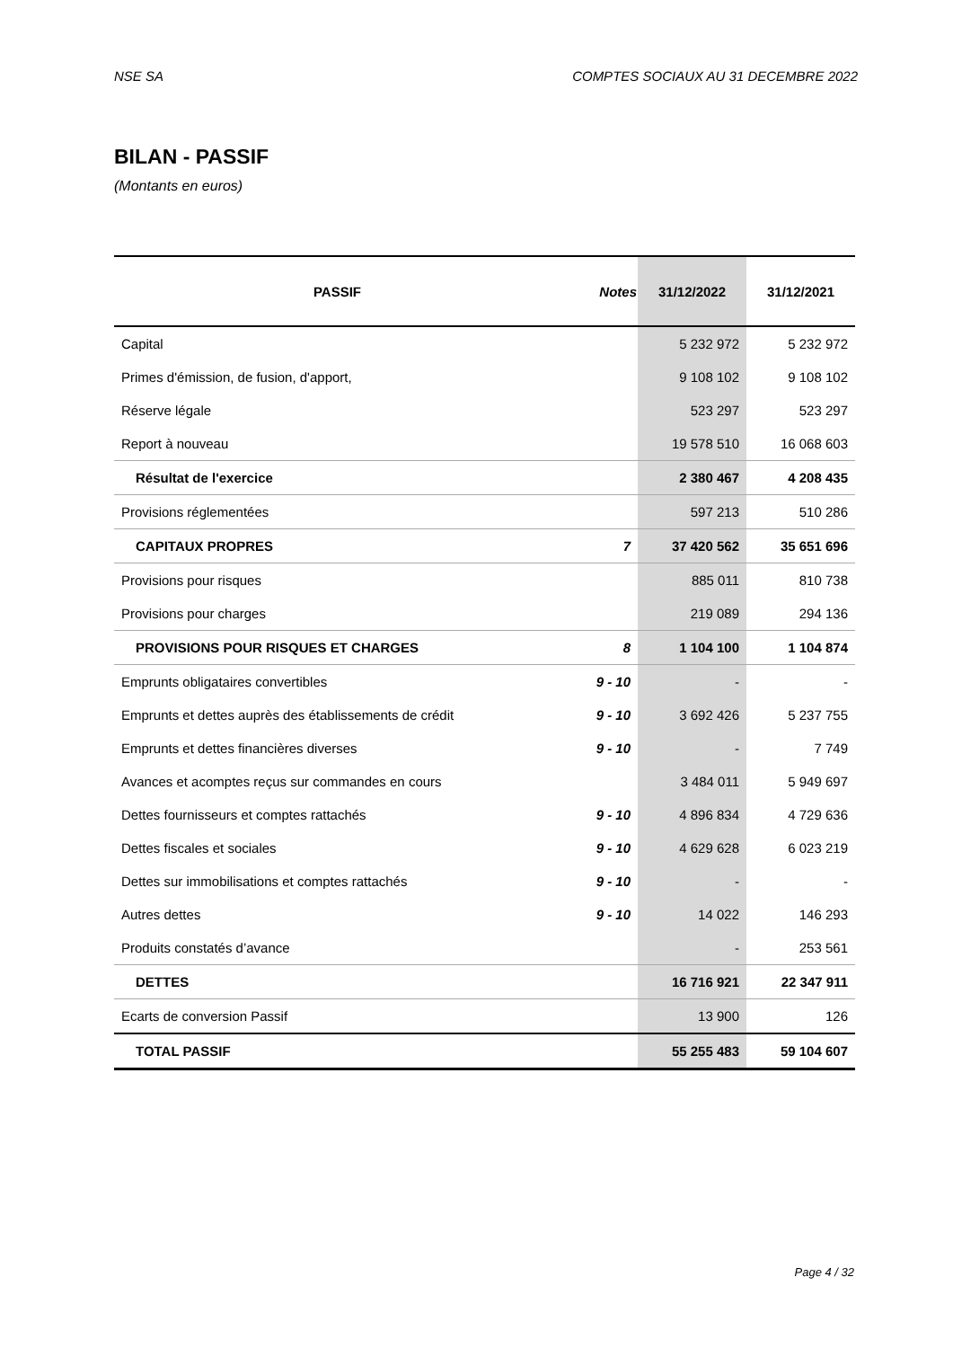NSE SA COMPTES SOCIAUX AU 31 DECEMBRE 2022
BILAN - PASSIF
(Montants en euros)
| PASSIF | Notes | 31/12/2022 | 31/12/2021 |
| --- | --- | --- | --- |
| Capital | | 5 232 972 | 5 232 972 |
| Primes d'émission, de fusion, d'apport, | | 9 108 102 | 9 108 102 |
| Réserve légale | | 523 297 | 523 297 |
| Report à nouveau | | 19 578 510 | 16 068 603 |
| Résultat de l'exercice | | 2 380 467 | 4 208 435 |
| Provisions réglementées | | 597 213 | 510 286 |
| CAPITAUX PROPRES | 7 | 37 420 562 | 35 651 696 |
| Provisions pour risques | | 885 011 | 810 738 |
| Provisions pour charges | | 219 089 | 294 136 |
| PROVISIONS POUR RISQUES ET CHARGES | 8 | 1 104 100 | 1 104 874 |
| Emprunts obligataires convertibles | 9 - 10 | - | - |
| Emprunts et dettes auprès des établissements de crédit | 9 - 10 | 3 692 426 | 5 237 755 |
| Emprunts et dettes financières diverses | 9 - 10 | - | 7 749 |
| Avances et acomptes reçus sur commandes en cours | | 3 484 011 | 5 949 697 |
| Dettes fournisseurs et comptes rattachés | 9 - 10 | 4 896 834 | 4 729 636 |
| Dettes fiscales et sociales | 9 - 10 | 4 629 628 | 6 023 219 |
| Dettes sur immobilisations et comptes rattachés | 9 - 10 | - | - |
| Autres dettes | 9 - 10 | 14 022 | 146 293 |
| Produits constatés d’avance | | - | 253 561 |
| DETTES | | 16 716 921 | 22 347 911 |
| Ecarts de conversion Passif | | 13 900 | 126 |
| TOTAL PASSIF | | 55 255 483 | 59 104 607 |
Page 4 / 32